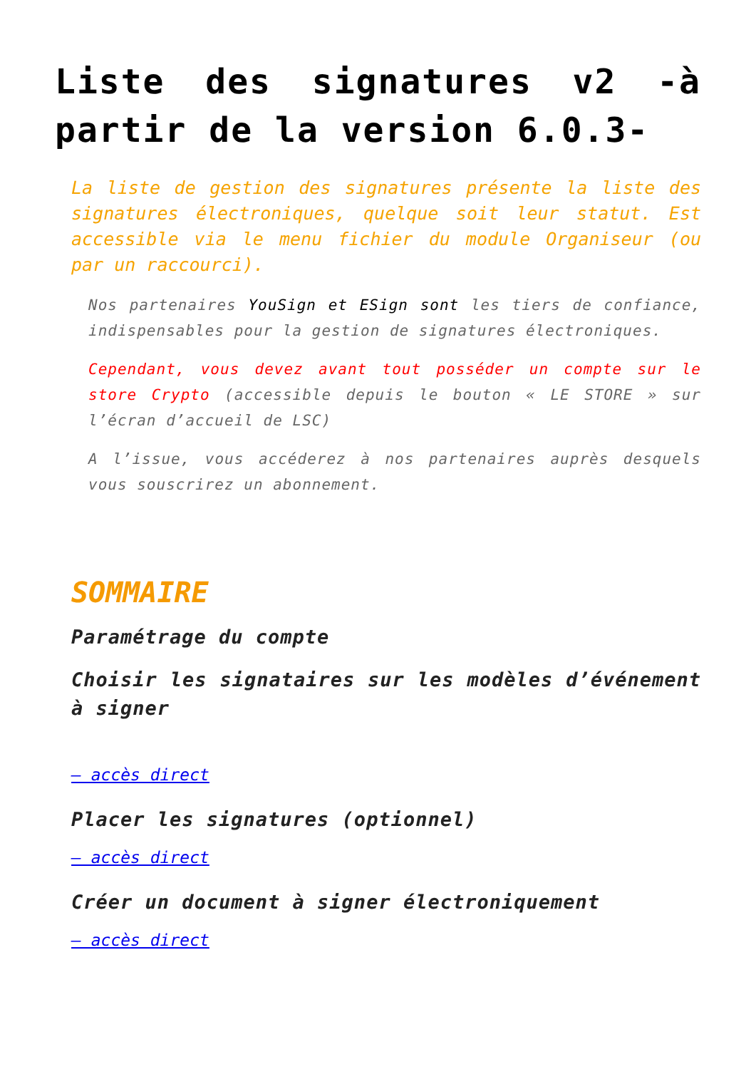Liste des signatures v2 -à partir de la version 6.0.3-
La liste de gestion des signatures présente la liste des signatures électroniques, quelque soit leur statut. Est accessible via le menu fichier du module Organiseur (ou par un raccourci).
Nos partenaires YouSign et ESign sont les tiers de confiance, indispensables pour la gestion de signatures électroniques.
Cependant, vous devez avant tout posséder un compte sur le store Crypto (accessible depuis le bouton « LE STORE » sur l’écran d’accueil de LSC)
A l’issue, vous accéderez à nos partenaires auprès desquels vous souscrirez un abonnement.
SOMMAIRE
Paramétrage du compte
Choisir les signataires sur les modèles d’événement à signer
– accès direct
Placer les signatures (optionnel)
– accès direct
Créer un document à signer électroniquement
– accès direct